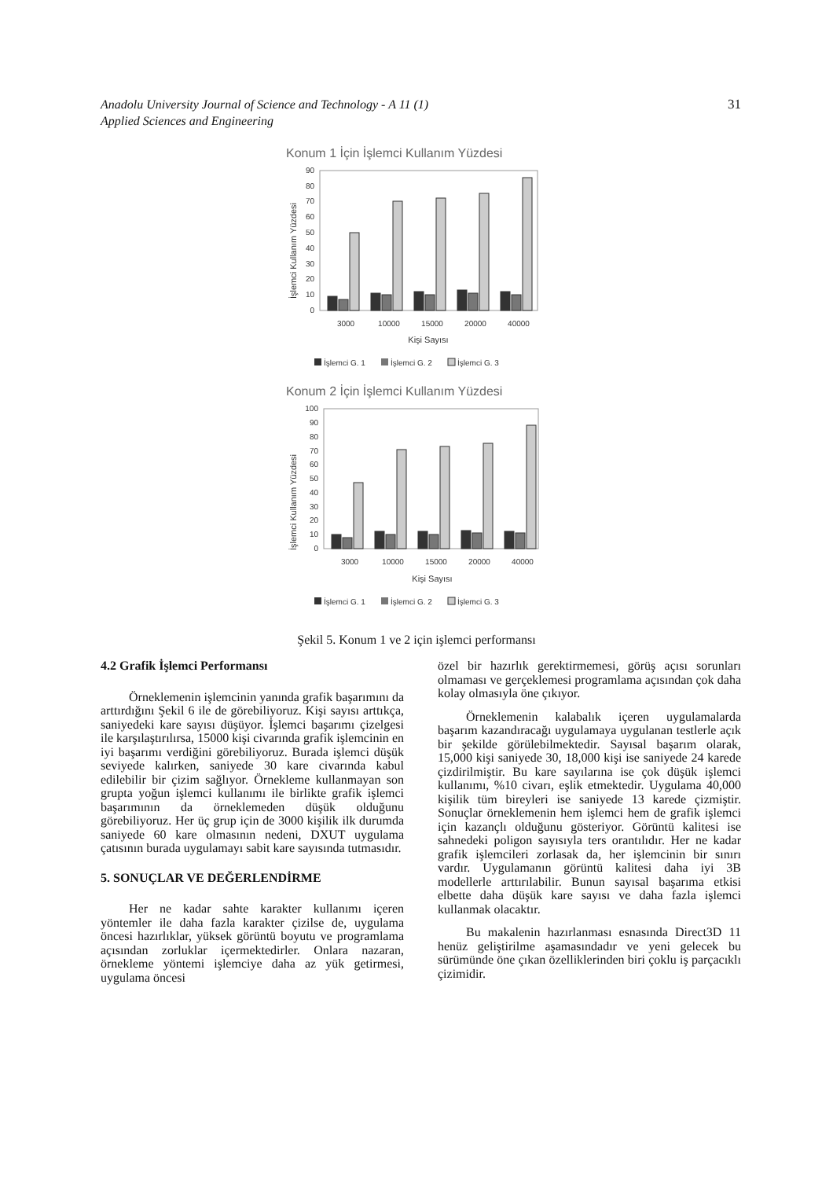Anadolu University Journal of Science and Technology - A 11 (1)
Applied Sciences and Engineering
31
Konum 1 İçin İşlemci Kullanım Yüzdesi
90
80
70
60
50
40
30
20
10
0
İşlemci Kullanım Yüzdesi
3000
10000
15000
20000
40000
Kişi Sayısı
İşlemci G. 1
İşlemci G. 2
İşlemci G. 3
Konum 2 İçin İşlemci Kullanım Yüzdesi
100
90
80
70
60
50
40
30
20
10
0
İşlemci Kullanım Yüzdesi
3000
10000
15000
20000
40000
Kişi Sayısı
İşlemci G. 1
İşlemci G. 2
İşlemci G. 3
Şekil 5. Konum 1 ve 2 için işlemci performansı
4.2 Grafik İşlemci Performansı
Örneklemenin işlemcinin yanında grafik başarımını da arttırdığını Şekil 6 ile de görebiliyoruz. Kişi sayısı arttıkça, saniyedeki kare sayısı düşüyor. İşlemci başarımı çizelgesi ile karşılaştırılırsa, 15000 kişi civarında grafik işlemcinin en iyi başarımı verdiğini görebiliyoruz. Burada işlemci düşük seviyede kalırken, saniyede 30 kare civarında kabul edilebilir bir çizim sağlıyor. Örnekleme kullanmayan son grupta yoğun işlemci kullanımı ile birlikte grafik işlemci başarımının da örneklemeden düşük olduğunu görebiliyoruz. Her üç grup için de 3000 kişilik ilk durumda saniyede 60 kare olmasının nedeni, DXUT uygulama çatısının burada uygulamayı sabit kare sayısında tutmasıdır.
5. SONUÇLAR VE DEĞERLENDİRME
Her ne kadar sahte karakter kullanımı içeren yöntemler ile daha fazla karakter çizilse de, uygulama öncesi hazırlıklar, yüksek görüntü boyutu ve programlama açısından zorluklar içermektedirler. Onlara nazaran, örnekleme yöntemi işlemciye daha az yük getirmesi, uygulama öncesi
özel bir hazırlık gerektirmemesi, görüş açısı sorunları olmaması ve gerçeklemesi programlama açısından çok daha kolay olmasıyla öne çıkıyor.
Örneklemenin kalabalık içeren uygulamalarda başarım kazandıracağı uygulamaya uygulanan testlerle açık bir şekilde görülebilmektedir. Sayısal başarım olarak, 15,000 kişi saniyede 30, 18,000 kişi ise saniyede 24 karede çizdirilmiştir. Bu kare sayılarına ise çok düşük işlemci kullanımı, %10 civarı, eşlik etmektedir. Uygulama 40,000 kişilik tüm bireyleri ise saniyede 13 karede çizmiştir. Sonuçlar örneklemenin hem işlemci hem de grafik işlemci için kazançlı olduğunu gösteriyor. Görüntü kalitesi ise sahnedeki poligon sayısıyla ters orantılıdır. Her ne kadar grafik işlemcileri zorlasak da, her işlemcinin bir sınırı vardır. Uygulamanın görüntü kalitesi daha iyi 3B modellerle arttırılabilir. Bunun sayısal başarıma etkisi elbette daha düşük kare sayısı ve daha fazla işlemci kullanmak olacaktır.
Bu makalenin hazırlanması esnasında Direct3D 11 henüz geliştirilme aşamasındadır ve yeni gelecek bu sürümünde öne çıkan özelliklerinden biri çoklu iş parçacıklı çizimidir.